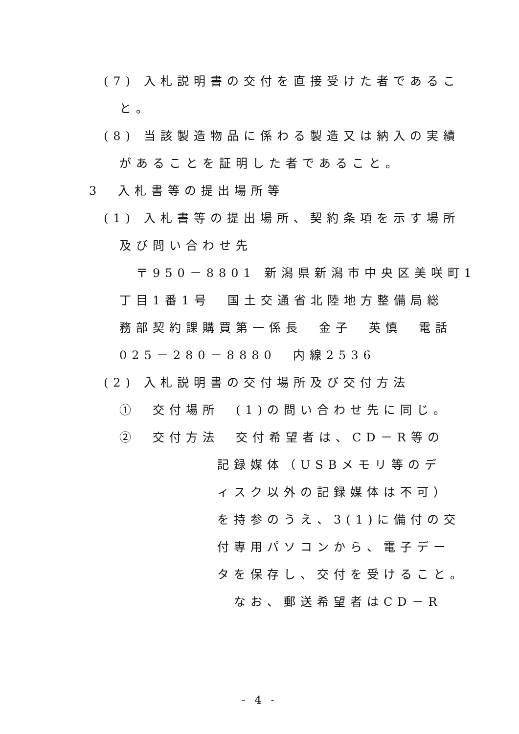(7) 入札説明書の交付を直接受けた者であるこ
と。
(8) 当該製造物品に係わる製造又は納入の実績
があることを証明した者であること。
3　入札書等の提出場所等
(1) 入札書等の提出場所、契約条項を示す場所
及び問い合わせ先
〒950－8801 新潟県新潟市中央区美咲町1
丁目1番1号　国土交通省北陸地方整備局総
務部契約課購買第一係長　金子　英慎　電話
025－280－8880　内線2536
(2) 入札説明書の交付場所及び交付方法
①　交付場所　(1)の問い合わせ先に同じ。
②　交付方法　交付希望者は、CD－R等の
記録媒体（USBメモリ等のデ
ィスク以外の記録媒体は不可）
を持参のうえ、3(1)に備付の交
付専用パソコンから、電子デー
タを保存し、交付を受けること。
なお、郵送希望者はCD－R
- 4 -